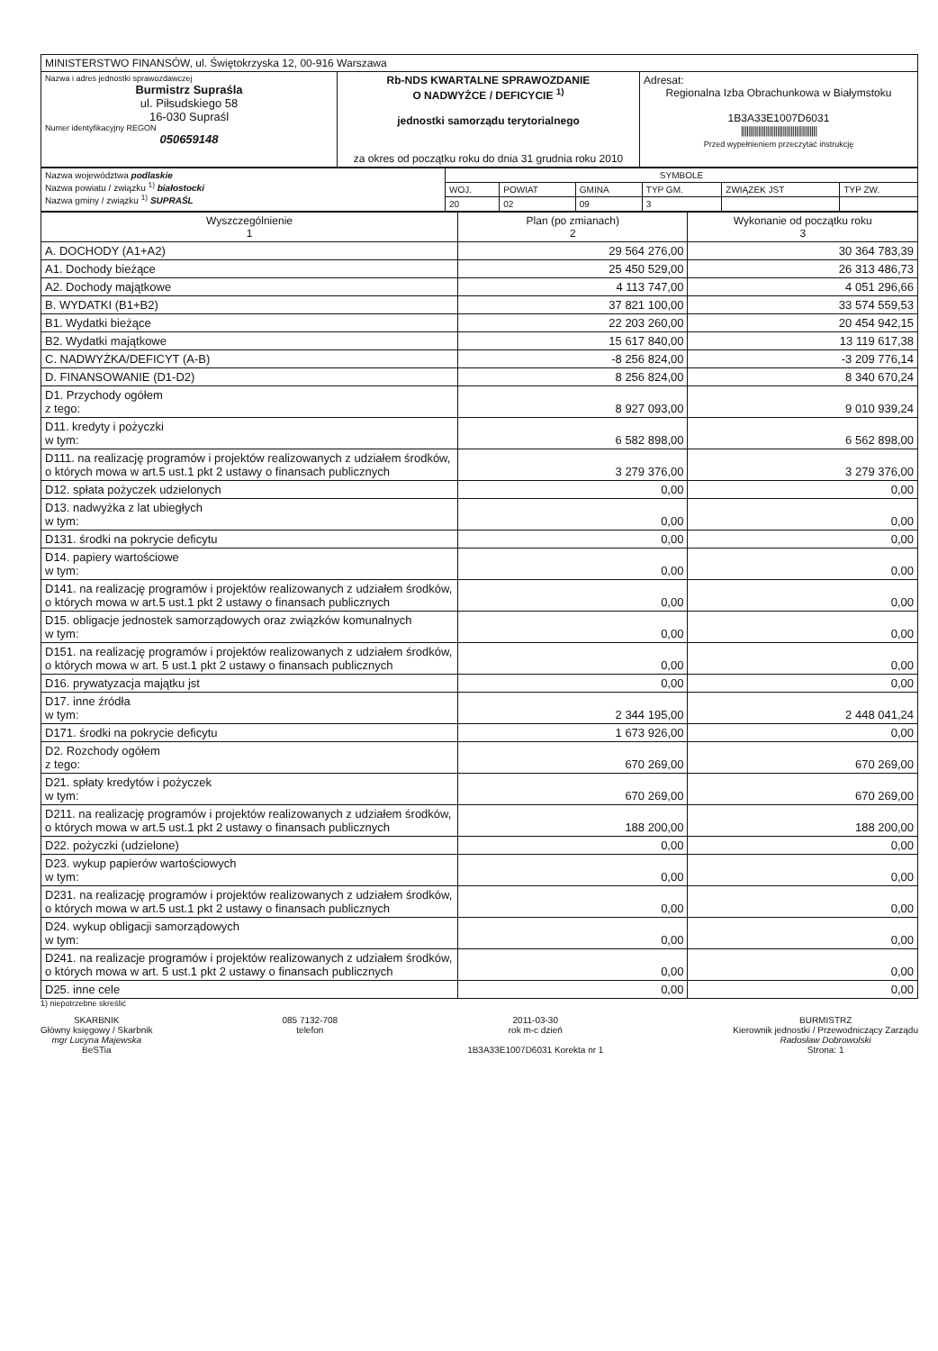| MINISTERSTWO FINANSÓW, ul. Świętokrzyska 12, 00-916 Warszawa | | |
| Nazwa i adres jednostki sprawozdawczej Burmistrz Supraśla ul. Piłsudskiego 58 16-030 Supraśl Numer identyfikacyjny REGON 050659148 | Rb-NDS KWARTALNE SPRAWOZDANIE O NADWYŻCE / DEFICYCIE <sup>1)</sup> jednostki samorządu terytorialnego za okres od początku roku do dnia 31 grudnia roku 2010 | Adresat: Regionalna Izba Obrachunkowa w Białymstoku 1B3A33E1007D6031 //////////////////////////////////////// Przed wypełnieniem przeczytać instrukcję |
| Nazwa województwa podlaskie Nazwa powiatu / związku <sup>1)</sup> białostocki Nazwa gminy / związku <sup>1)</sup> SUPRAŚL | SYMBOLE | | | | | |
| | WOJ. | POWIAT | GMINA | TYP GM. | ZWIĄZEK JST | TYP ZW. |
| | 20 | 02 | 09 | 3 | | |
| Wyszczególnienie 1 | Plan (po zmianach) 2 | Wykonanie od początku roku 3 |
| --- | --- | --- |
| A. DOCHODY (A1+A2) | 29 564 276,00 | 30 364 783,39 |
| A1. Dochody bieżące | 25 450 529,00 | 26 313 486,73 |
| A2. Dochody majątkowe | 4 113 747,00 | 4 051 296,66 |
| B. WYDATKI (B1+B2) | 37 821 100,00 | 33 574 559,53 |
| B1. Wydatki bieżące | 22 203 260,00 | 20 454 942,15 |
| B2. Wydatki majątkowe | 15 617 840,00 | 13 119 617,38 |
| C. NADWYŻKA/DEFICYT (A-B) | -8 256 824,00 | -3 209 776,14 |
| D. FINANSOWANIE (D1-D2) | 8 256 824,00 | 8 340 670,24 |
| D1. Przychody ogółem z tego: | 8 927 093,00 | 9 010 939,24 |
| D11. kredyty i pożyczki w tym: | 6 582 898,00 | 6 562 898,00 |
| D111. na realizację programów i projektów realizowanych z udziałem środków, o których mowa w art.5 ust.1 pkt 2 ustawy o finansach publicznych | 3 279 376,00 | 3 279 376,00 |
| D12. spłata pożyczek udzielonych | 0,00 | 0,00 |
| D13. nadwyżka z lat ubiegłych w tym: | 0,00 | 0,00 |
| D131. środki na pokrycie deficytu | 0,00 | 0,00 |
| D14. papiery wartościowe w tym: | 0,00 | 0,00 |
| D141. na realizację programów i projektów realizowanych z udziałem środków, o których mowa w art.5 ust.1 pkt 2 ustawy o finansach publicznych | 0,00 | 0,00 |
| D15. obligacje jednostek samorządowych oraz związków komunalnych w tym: | 0,00 | 0,00 |
| D151. na realizację programów i projektów realizowanych z udziałem środków, o których mowa w art. 5 ust.1 pkt 2 ustawy o finansach publicznych | 0,00 | 0,00 |
| D16. prywatyzacja majątku jst | 0,00 | 0,00 |
| D17. inne źródła w tym: | 2 344 195,00 | 2 448 041,24 |
| D171. środki na pokrycie deficytu | 1 673 926,00 | 0,00 |
| D2. Rozchody ogółem z tego: | 670 269,00 | 670 269,00 |
| D21. spłaty kredytów i pożyczek w tym: | 670 269,00 | 670 269,00 |
| D211. na realizację programów i projektów realizowanych z udziałem środków, o których mowa w art.5 ust.1 pkt 2 ustawy o finansach publicznych | 188 200,00 | 188 200,00 |
| D22. pożyczki (udzielone) | 0,00 | 0,00 |
| D23. wykup papierów wartościowych w tym: | 0,00 | 0,00 |
| D231. na realizację programów i projektów realizowanych z udziałem środków, o których mowa w art.5 ust.1 pkt 2 ustawy o finansach publicznych | 0,00 | 0,00 |
| D24. wykup obligacji samorządowych w tym: | 0,00 | 0,00 |
| D241. na realizacje programów i projektów realizowanych z udziałem środków, o których mowa w art. 5 ust.1 pkt 2 ustawy o finansach publicznych | 0,00 | 0,00 |
| D25. inne cele | 0,00 | 0,00 |
1) niepotrzebne skreślić
SKARBNIK
Główny księgowy / Skarbnik
mgr Lucyna Majewska
BeSTia
085 7132-708
telefon
2011-03-30
rok m-c dzień
1B3A33E1007D6031 Korekta nr 1
BURMISTRZ
Kierownik jednostki / Przewodniczący Zarządu
Radosław Dobrowolski
Strona: 1